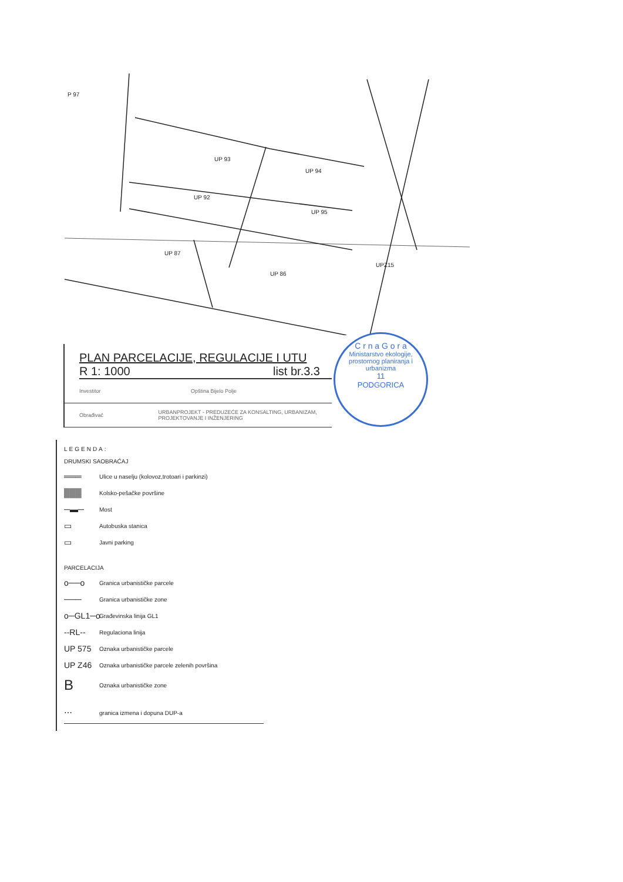UP 93
UP 94
UP 92
UP 95
UP 87
UP 86
UPZ15
P 97
PLAN PARCELACIJE, REGULACIJE I UTU
R 1: 1000 list br.3.3
Investitor Opština Bijelo Polje
Obrađivač URBANPROJEKT - PREDUZEĆE ZA KONSALTING, URBANIZAM, PROJEKTOVANJE I INŽENJERING
C r n a G o r a
Ministarstvo ekologije, prostornog planiranja i urbanizma
11
PODGORICA
LEGENDA:
DRUMSKI SAOBRAĆAJ
═══ Ulice u naselju (kolovoz,trotoari i parkinzi)
███ Kolsko-pešačke površine
─▬─ Most
▭ Autobuska stanica
▭ Javni parking
PARCELACIJA
o──o Granica urbanističke parcele
─── Granica urbanističke zone
o─GL1─o Građevinska linija GL1
--RL-- Regulaciona linija
UP 575 Oznaka urbanističke parcele
UP Z46 Oznaka urbanističke parcele zelenih površina
B Oznaka urbanističke zone
⋯ granica izmena i dopuna DUP-a